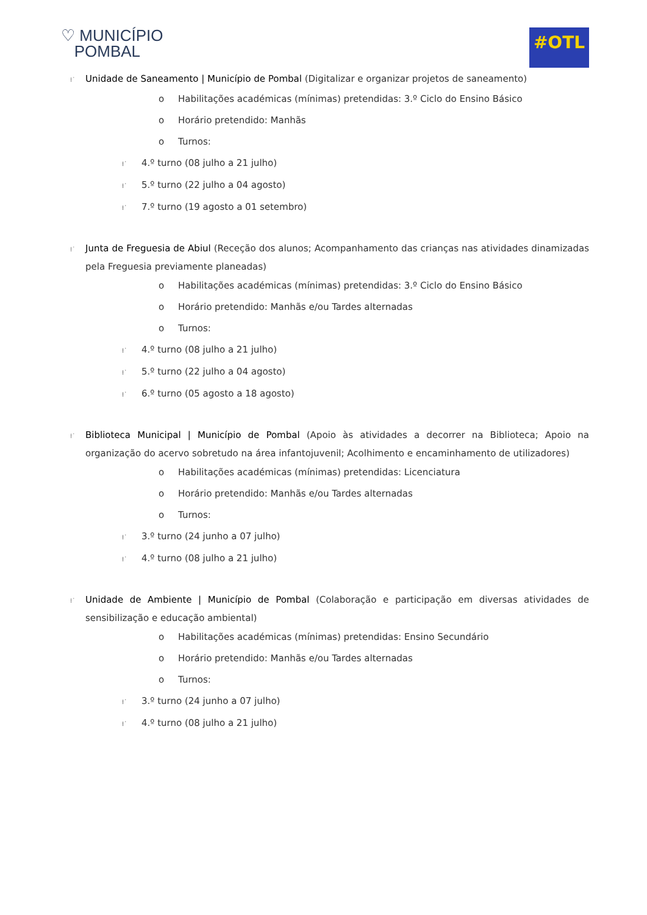♡ MUNICÍPIO
POMBAL
#OTL
⁞˙ Unidade de Saneamento | Município de Pombal (Digitalizar e organizar projetos de saneamento)
o Habilitações académicas (mínimas) pretendidas: 3.º Ciclo do Ensino Básico
o Horário pretendido: Manhãs
o Turnos:
⁞˙ 4.º turno (08 julho a 21 julho)
⁞˙ 5.º turno (22 julho a 04 agosto)
⁞˙ 7.º turno (19 agosto a 01 setembro)
⁞˙ Junta de Freguesia de Abiul (Receção dos alunos; Acompanhamento das crianças nas atividades dinamizadas pela Freguesia previamente planeadas)
o Habilitações académicas (mínimas) pretendidas: 3.º Ciclo do Ensino Básico
o Horário pretendido: Manhãs e/ou Tardes alternadas
o Turnos:
⁞˙ 4.º turno (08 julho a 21 julho)
⁞˙ 5.º turno (22 julho a 04 agosto)
⁞˙ 6.º turno (05 agosto a 18 agosto)
⁞˙ Biblioteca Municipal | Município de Pombal (Apoio às atividades a decorrer na Biblioteca; Apoio na organização do acervo sobretudo na área infantojuvenil; Acolhimento e encaminhamento de utilizadores)
o Habilitações académicas (mínimas) pretendidas: Licenciatura
o Horário pretendido: Manhãs e/ou Tardes alternadas
o Turnos:
⁞˙ 3.º turno (24 junho a 07 julho)
⁞˙ 4.º turno (08 julho a 21 julho)
⁞˙ Unidade de Ambiente | Município de Pombal (Colaboração e participação em diversas atividades de sensibilização e educação ambiental)
o Habilitações académicas (mínimas) pretendidas: Ensino Secundário
o Horário pretendido: Manhãs e/ou Tardes alternadas
o Turnos:
⁞˙ 3.º turno (24 junho a 07 julho)
⁞˙ 4.º turno (08 julho a 21 julho)